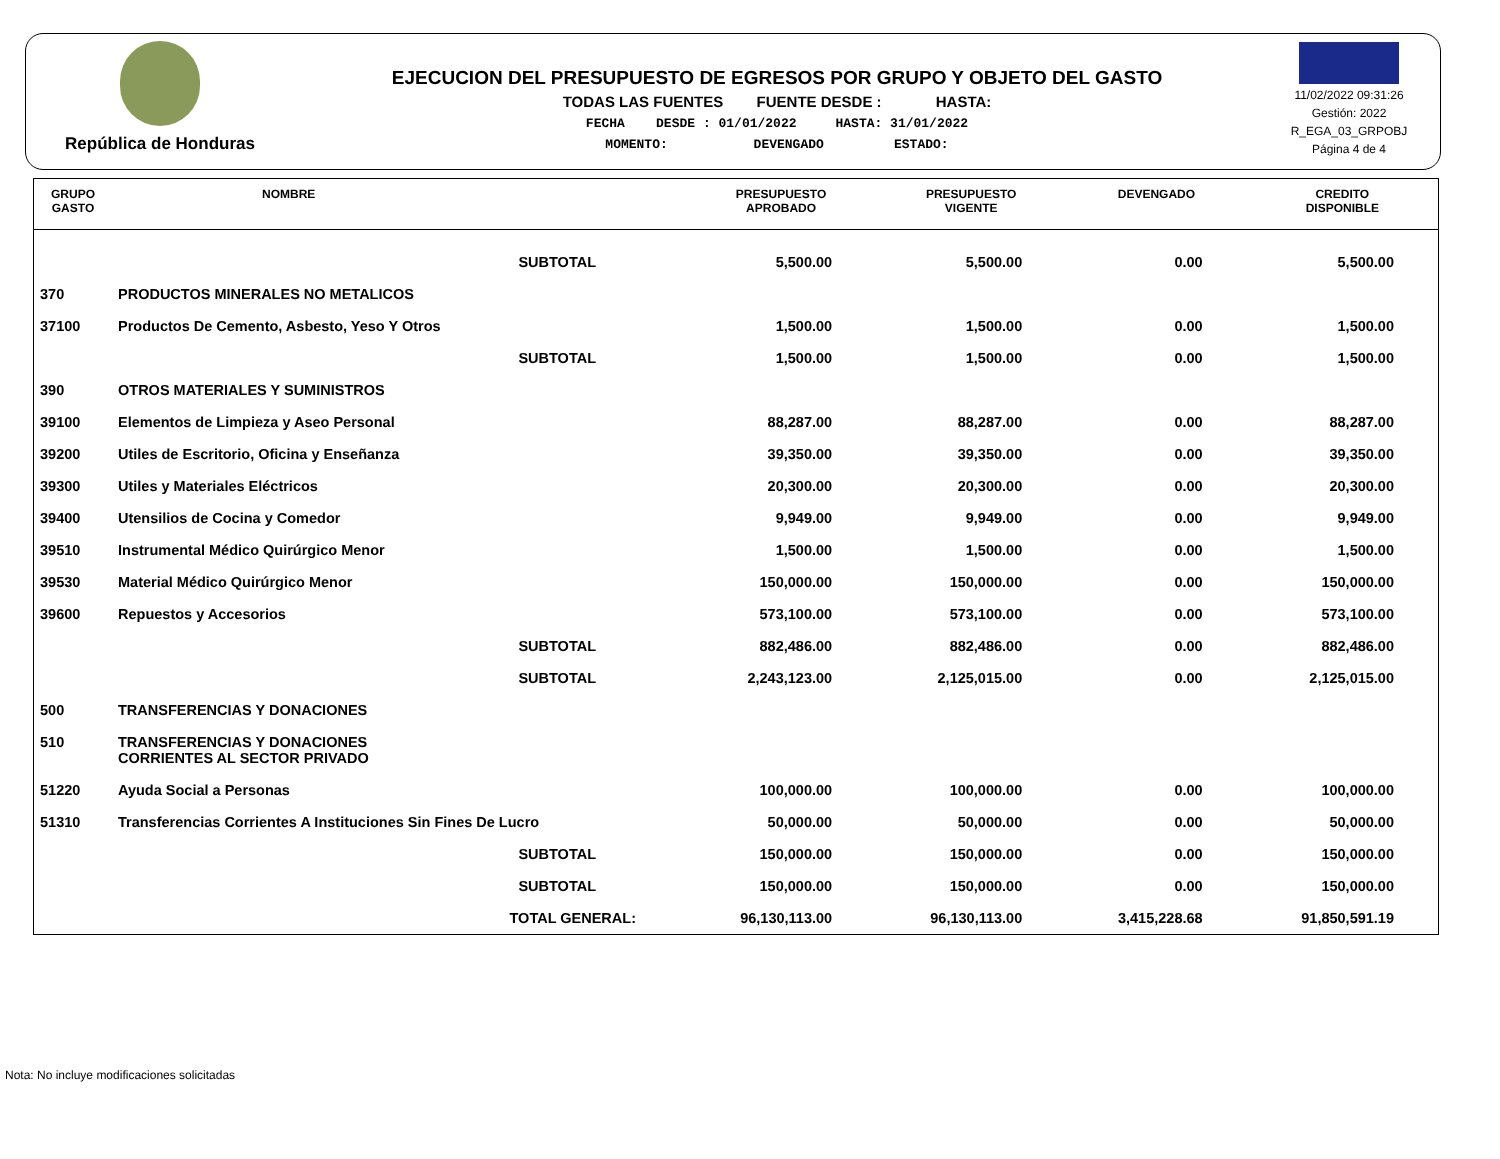República de Honduras
EJECUCION DEL PRESUPUESTO DE EGRESOS POR GRUPO Y OBJETO DEL GASTO
TODAS LAS FUENTES FUENTE DESDE : HASTA:
FECHA DESDE : 01/01/2022 HASTA: 31/01/2022
MOMENTO: DEVENGADO ESTADO:
11/02/2022 09:31:26
Gestión: 2022
R_EGA_03_GRPOBJ
Página 4 de 4
| GRUPO GASTO | NOMBRE | PRESUPUESTO APROBADO | PRESUPUESTO VIGENTE | DEVENGADO | CREDITO DISPONIBLE |
| --- | --- | --- | --- | --- | --- |
| | SUBTOTAL | 5,500.00 | 5,500.00 | 0.00 | 5,500.00 |
| 370 | PRODUCTOS MINERALES NO METALICOS | | | | |
| 37100 | Productos De Cemento, Asbesto, Yeso Y Otros | 1,500.00 | 1,500.00 | 0.00 | 1,500.00 |
| | SUBTOTAL | 1,500.00 | 1,500.00 | 0.00 | 1,500.00 |
| 390 | OTROS MATERIALES Y SUMINISTROS | | | | |
| 39100 | Elementos de Limpieza y Aseo Personal | 88,287.00 | 88,287.00 | 0.00 | 88,287.00 |
| 39200 | Utiles de Escritorio, Oficina y Enseñanza | 39,350.00 | 39,350.00 | 0.00 | 39,350.00 |
| 39300 | Utiles y Materiales Eléctricos | 20,300.00 | 20,300.00 | 0.00 | 20,300.00 |
| 39400 | Utensilios de Cocina y Comedor | 9,949.00 | 9,949.00 | 0.00 | 9,949.00 |
| 39510 | Instrumental Médico Quirúrgico Menor | 1,500.00 | 1,500.00 | 0.00 | 1,500.00 |
| 39530 | Material Médico Quirúrgico Menor | 150,000.00 | 150,000.00 | 0.00 | 150,000.00 |
| 39600 | Repuestos y Accesorios | 573,100.00 | 573,100.00 | 0.00 | 573,100.00 |
| | SUBTOTAL | 882,486.00 | 882,486.00 | 0.00 | 882,486.00 |
| | SUBTOTAL | 2,243,123.00 | 2,125,015.00 | 0.00 | 2,125,015.00 |
| 500 | TRANSFERENCIAS Y DONACIONES | | | | |
| 510 | TRANSFERENCIAS Y DONACIONES CORRIENTES AL SECTOR PRIVADO | | | | |
| 51220 | Ayuda Social a Personas | 100,000.00 | 100,000.00 | 0.00 | 100,000.00 |
| 51310 | Transferencias Corrientes A Instituciones Sin Fines De Lucro | 50,000.00 | 50,000.00 | 0.00 | 50,000.00 |
| | SUBTOTAL | 150,000.00 | 150,000.00 | 0.00 | 150,000.00 |
| | SUBTOTAL | 150,000.00 | 150,000.00 | 0.00 | 150,000.00 |
| | TOTAL GENERAL: | 96,130,113.00 | 96,130,113.00 | 3,415,228.68 | 91,850,591.19 |
Nota: No incluye modificaciones solicitadas